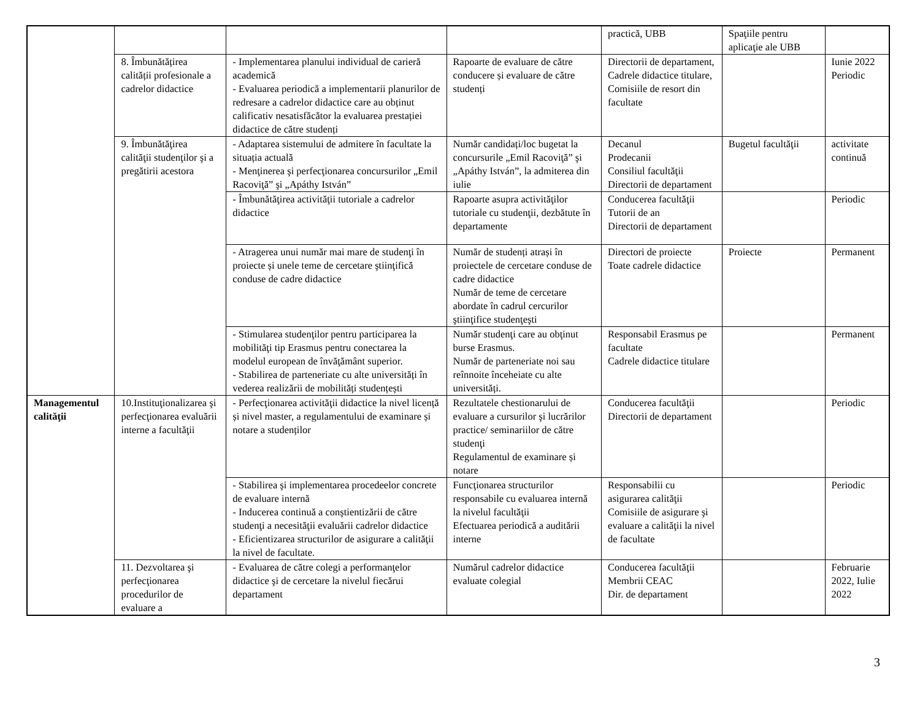| | | | | practică, UBB | Spaţiile pentru aplicaţie ale UBB | |
| | 8. Îmbunătățirea calității profesionale a cadrelor didactice | - Implementarea planului individual de carieră academică - Evaluarea periodică a implementarii planurilor de redresare a cadrelor didactice care au obținut calificativ nesatisfăcător la evaluarea prestației didactice de către studenți | Rapoarte de evaluare de către conducere și evaluare de către studenți | Directorii de departament, Cadrele didactice titulare, Comisiile de resort din facultate | | Iunie 2022 Periodic |
| | 9. Îmbunătăţirea calităţii studenţilor şi a pregătirii acestora | - Adaptarea sistemului de admitere în facultate la situația actuală - Menţinerea şi perfecţionarea concursurilor „Emil Racoviţă” şi „Apáthy István” | Număr candidați/loc bugetat la concursurile „Emil Racoviţă” şi „Apáthy István”, la admiterea din iulie | Decanul Prodecanii Consiliul facultăţii Directorii de departament | Bugetul facultăţii | activitate continuă |
| | | - Îmbunătăţirea activităţii tutoriale a cadrelor didactice | Rapoarte asupra activităţilor tutoriale cu studenţii, dezbătute în departamente | Conducerea facultăţii Tutorii de an Directorii de departament | | Periodic |
| | | - Atragerea unui număr mai mare de studenţi în proiecte și unele teme de cercetare ştiinţifică conduse de cadre didactice | Număr de studenți atrași în proiectele de cercetare conduse de cadre didactice Număr de teme de cercetare abordate în cadrul cercurilor ştiinţifice studenţeşti | Directori de proiecte Toate cadrele didactice | Proiecte | Permanent |
| | | - Stimularea studenţilor pentru participarea la mobilităţi tip Erasmus pentru conectarea la modelul european de învăţământ superior. - Stabilirea de parteneriate cu alte universități în vederea realizării de mobilități studențești | Număr studenţi care au obţinut burse Erasmus. Număr de parteneriate noi sau reînnoite înceheiate cu alte universități. | Responsabil Erasmus pe facultate Cadrele didactice titulare | | Permanent |
| Managementul calităţii | 10.Instituţionalizarea şi perfecţionarea evaluării interne a facultăţii | - Perfecţionarea activităţii didactice la nivel licență și nivel master, a regulamentului de examinare și notare a studenților | Rezultatele chestionarului de evaluare a cursurilor şi lucrărilor practice/ seminariilor de către studenţi Regulamentul de examinare și notare | Conducerea facultăţii Directorii de departament | | Periodic |
| | | - Stabilirea şi implementarea procedeelor concrete de evaluare internă - Inducerea continuă a conştientizării de către studenţi a necesităţii evaluării cadrelor didactice - Eficientizarea structurilor de asigurare a calităţii la nivel de facultate. | Funcţionarea structurilor responsabile cu evaluarea internă la nivelul facultăţii Efectuarea periodică a auditării interne | Responsabilii cu asigurarea calităţii Comisiile de asigurare şi evaluare a calităţii la nivel de facultate | | Periodic |
| | 11. Dezvoltarea şi perfecţionarea procedurilor de evaluare a | - Evaluarea de către colegi a performanţelor didactice şi de cercetare la nivelul fiecărui departament | Numărul cadrelor didactice evaluate colegial | Conducerea facultăţii Membrii CEAC Dir. de departament | | Februarie 2022, Iulie 2022 |
3